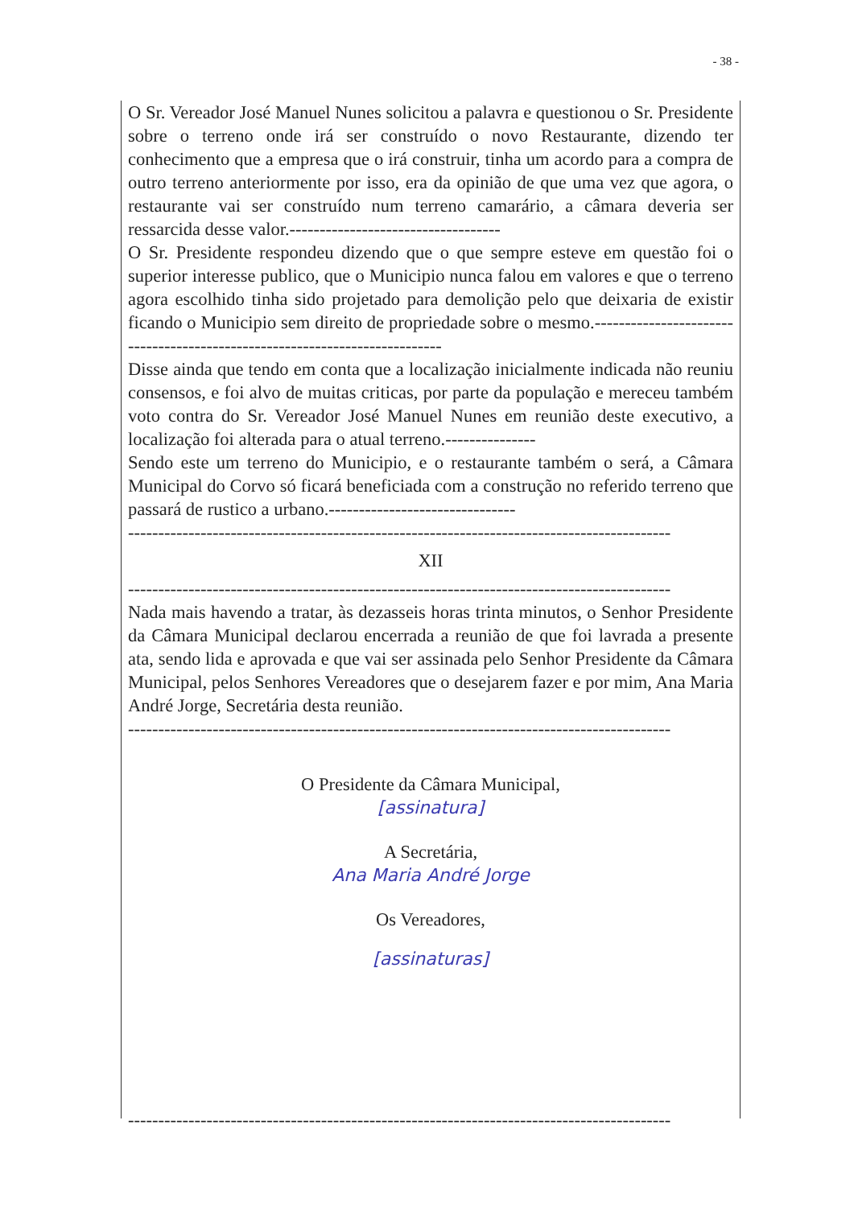- 38 -
O Sr. Vereador José Manuel Nunes solicitou a palavra e questionou o Sr. Presidente sobre o terreno onde irá ser construído o novo Restaurante, dizendo ter conhecimento que a empresa que o irá construir, tinha um acordo para a compra de outro terreno anteriormente por isso, era da opinião de que uma vez que agora, o restaurante vai ser construído num terreno camarário, a câmara deveria ser ressarcida desse valor.-----------------------------------
O Sr. Presidente respondeu dizendo que o que sempre esteve em questão foi o superior interesse publico, que o Municipio nunca falou em valores e que o terreno agora escolhido tinha sido projetado para demolição pelo que deixaria de existir ficando o Municipio sem direito de propriedade sobre o mesmo.---------------------------------------------------------------------------
Disse ainda que tendo em conta que a localização inicialmente indicada não reuniu consensos, e foi alvo de muitas criticas, por parte da população e mereceu também voto contra do Sr. Vereador José Manuel Nunes em reunião deste executivo, a localização foi alterada para o atual terreno.---------------
Sendo este um terreno do Municipio, e o restaurante também o será, a Câmara Municipal do Corvo só ficará beneficiada com a construção no referido terreno que passará de rustico a urbano.-------------------------------
------------------------------------------------------------------------------------------
XII
------------------------------------------------------------------------------------------
Nada mais havendo a tratar, às dezasseis horas trinta minutos, o Senhor Presidente da Câmara Municipal declarou encerrada a reunião de que foi lavrada a presente ata, sendo lida e aprovada e que vai ser assinada pelo Senhor Presidente da Câmara Municipal, pelos Senhores Vereadores que o desejarem fazer e por mim, Ana Maria André Jorge, Secretária desta reunião.
------------------------------------------------------------------------------------------
O Presidente da Câmara Municipal,
[assinatura]
A Secretária,
Ana Maria André Jorge
Os Vereadores,
[assinaturas]
------------------------------------------------------------------------------------------